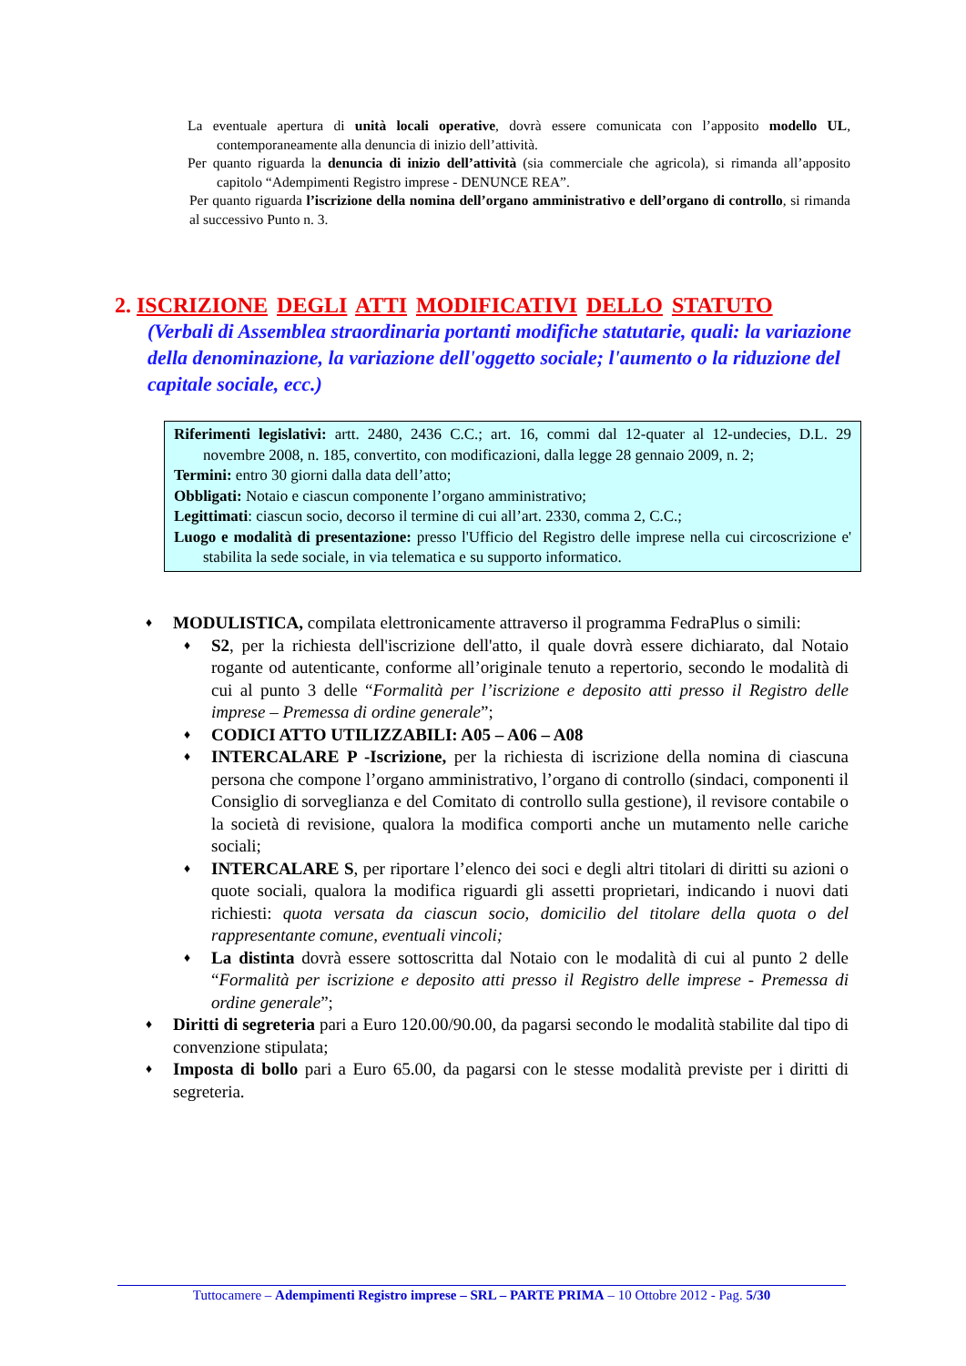La eventuale apertura di unità locali operative, dovrà essere comunicata con l’apposito modello UL, contemporaneamente alla denuncia di inizio dell’attività.
Per quanto riguarda la denuncia di inizio dell’attività (sia commerciale che agricola), si rimanda all’apposito capitolo “Adempimenti Registro imprese - DENUNCE REA”.
Per quanto riguarda l’iscrizione della nomina dell’organo amministrativo e dell’organo di controllo, si rimanda al successivo Punto n. 3.
2. ISCRIZIONE DEGLI ATTI MODIFICATIVI DELLO STATUTO
(Verbali di Assemblea straordinaria portanti modifiche statutarie, quali: la variazione della denominazione, la variazione dell'oggetto sociale; l'aumento o la riduzione del capitale sociale, ecc.)
Riferimenti legislativi: artt. 2480, 2436 C.C.; art. 16, commi dal 12-quater al 12-undecies, D.L. 29 novembre 2008, n. 185, convertito, con modificazioni, dalla legge 28 gennaio 2009, n. 2;
Termini: entro 30 giorni dalla data dell’atto;
Obbligati: Notaio e ciascun componente l’organo amministrativo;
Legittimati: ciascun socio, decorso il termine di cui all’art. 2330, comma 2, C.C.;
Luogo e modalità di presentazione: presso l'Ufficio del Registro delle imprese nella cui circoscrizione e' stabilita la sede sociale, in via telematica e su supporto informatico.
♦
MODULISTICA, compilata elettronicamente attraverso il programma FedraPlus o simili:
♦
S2, per la richiesta dell'iscrizione dell'atto, il quale dovrà essere dichiarato, dal Notaio rogante od autenticante, conforme all’originale tenuto a repertorio, secondo le modalità di cui al punto 3 delle “Formalità per l’iscrizione e deposito atti presso il Registro delle imprese – Premessa di ordine generale”;
♦
CODICI ATTO UTILIZZABILI: A05 – A06 – A08
♦
INTERCALARE P -Iscrizione, per la richiesta di iscrizione della nomina di ciascuna persona che compone l’organo amministrativo, l’organo di controllo (sindaci, componenti il Consiglio di sorveglianza e del Comitato di controllo sulla gestione), il revisore contabile o la società di revisione, qualora la modifica comporti anche un mutamento nelle cariche sociali;
♦
INTERCALARE S, per riportare l’elenco dei soci e degli altri titolari di diritti su azioni o quote sociali, qualora la modifica riguardi gli assetti proprietari, indicando i nuovi dati richiesti: quota versata da ciascun socio, domicilio del titolare della quota o del rappresentante comune, eventuali vincoli;
♦
La distinta dovrà essere sottoscritta dal Notaio con le modalità di cui al punto 2 delle “Formalità per iscrizione e deposito atti presso il Registro delle imprese - Premessa di ordine generale”;
♦
Diritti di segreteria pari a Euro 120.00/90.00, da pagarsi secondo le modalità stabilite dal tipo di convenzione stipulata;
♦
Imposta di bollo pari a Euro 65.00, da pagarsi con le stesse modalità previste per i diritti di segreteria.
Tuttocamere – Adempimenti Registro imprese – SRL – PARTE PRIMA – 10 Ottobre 2012 - Pag. 5/30